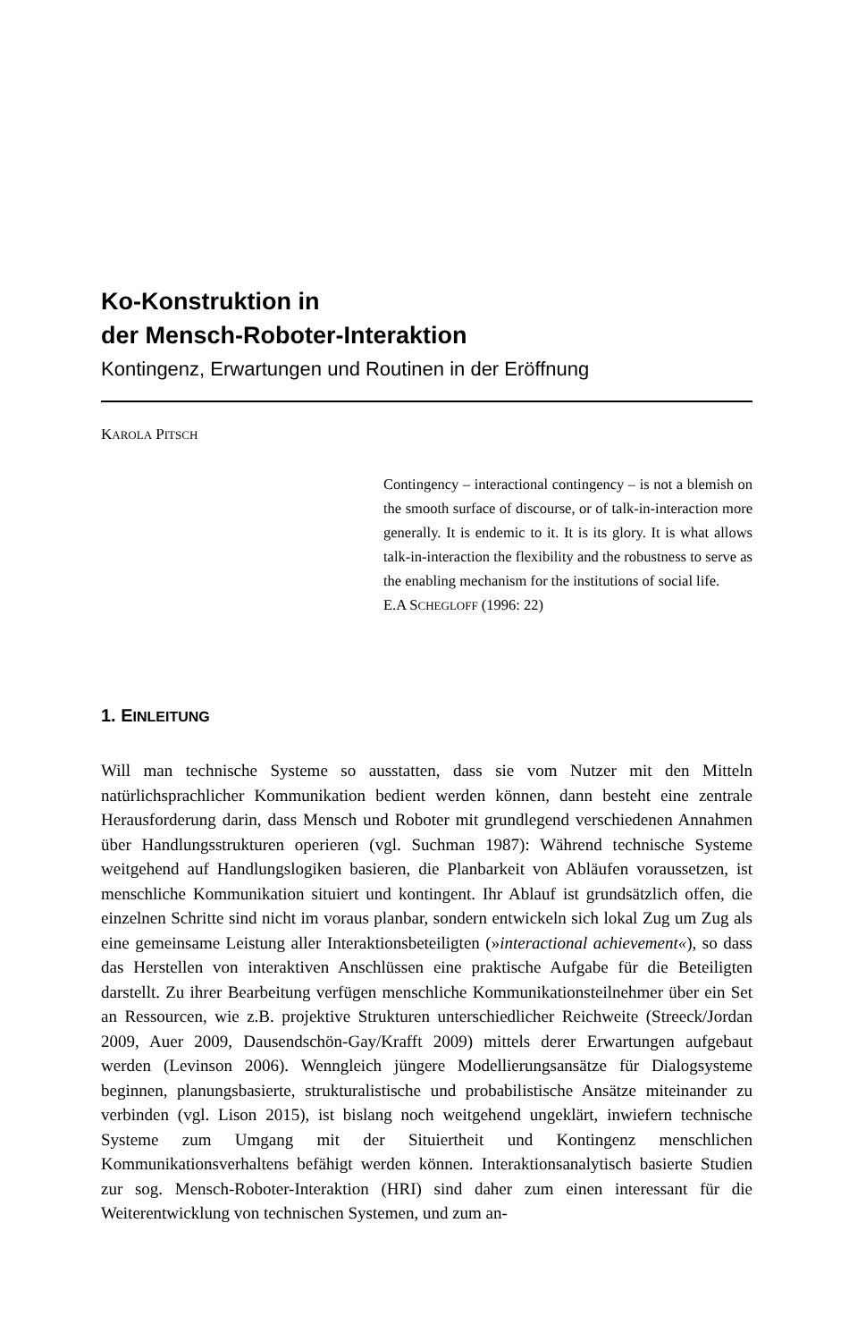Ko-Konstruktion in
der Mensch-Roboter-Interaktion
Kontingenz, Erwartungen und Routinen in der Eröffnung
KAROLA PITSCH
Contingency – interactional contingency – is not a blemish on the smooth surface of discourse, or of talk-in-interaction more generally. It is endemic to it. It is its glory. It is what allows talk-in-interaction the flexibility and the robustness to serve as the enabling mechanism for the institutions of social life.
E.A SCHEGLOFF (1996: 22)
1. EINLEITUNG
Will man technische Systeme so ausstatten, dass sie vom Nutzer mit den Mitteln natürlichsprachlicher Kommunikation bedient werden können, dann besteht eine zentrale Herausforderung darin, dass Mensch und Roboter mit grundlegend verschiedenen Annahmen über Handlungsstrukturen operieren (vgl. Suchman 1987): Während technische Systeme weitgehend auf Handlungslogiken basieren, die Planbarkeit von Abläufen voraussetzen, ist menschliche Kommunikation situiert und kontingent. Ihr Ablauf ist grundsätzlich offen, die einzelnen Schritte sind nicht im voraus planbar, sondern entwickeln sich lokal Zug um Zug als eine gemeinsame Leistung aller Interaktionsbeteiligten (»interactional achievement«), so dass das Herstellen von interaktiven Anschlüssen eine praktische Aufgabe für die Beteiligten darstellt. Zu ihrer Bearbeitung verfügen menschliche Kommunikationsteilnehmer über ein Set an Ressourcen, wie z.B. projektive Strukturen unterschiedlicher Reichweite (Streeck/Jordan 2009, Auer 2009, Dausendschön-Gay/Krafft 2009) mittels derer Erwartungen aufgebaut werden (Levinson 2006). Wenngleich jüngere Modellierungsansätze für Dialogsysteme beginnen, planungsbasierte, strukturalistische und probabilistische Ansätze miteinander zu verbinden (vgl. Lison 2015), ist bislang noch weitgehend ungeklärt, inwiefern technische Systeme zum Umgang mit der Situiertheit und Kontingenz menschlichen Kommunikationsverhaltens befähigt werden können. Interaktionsanalytisch basierte Studien zur sog. Mensch-Roboter-Interaktion (HRI) sind daher zum einen interessant für die Weiterentwicklung von technischen Systemen, und zum an-